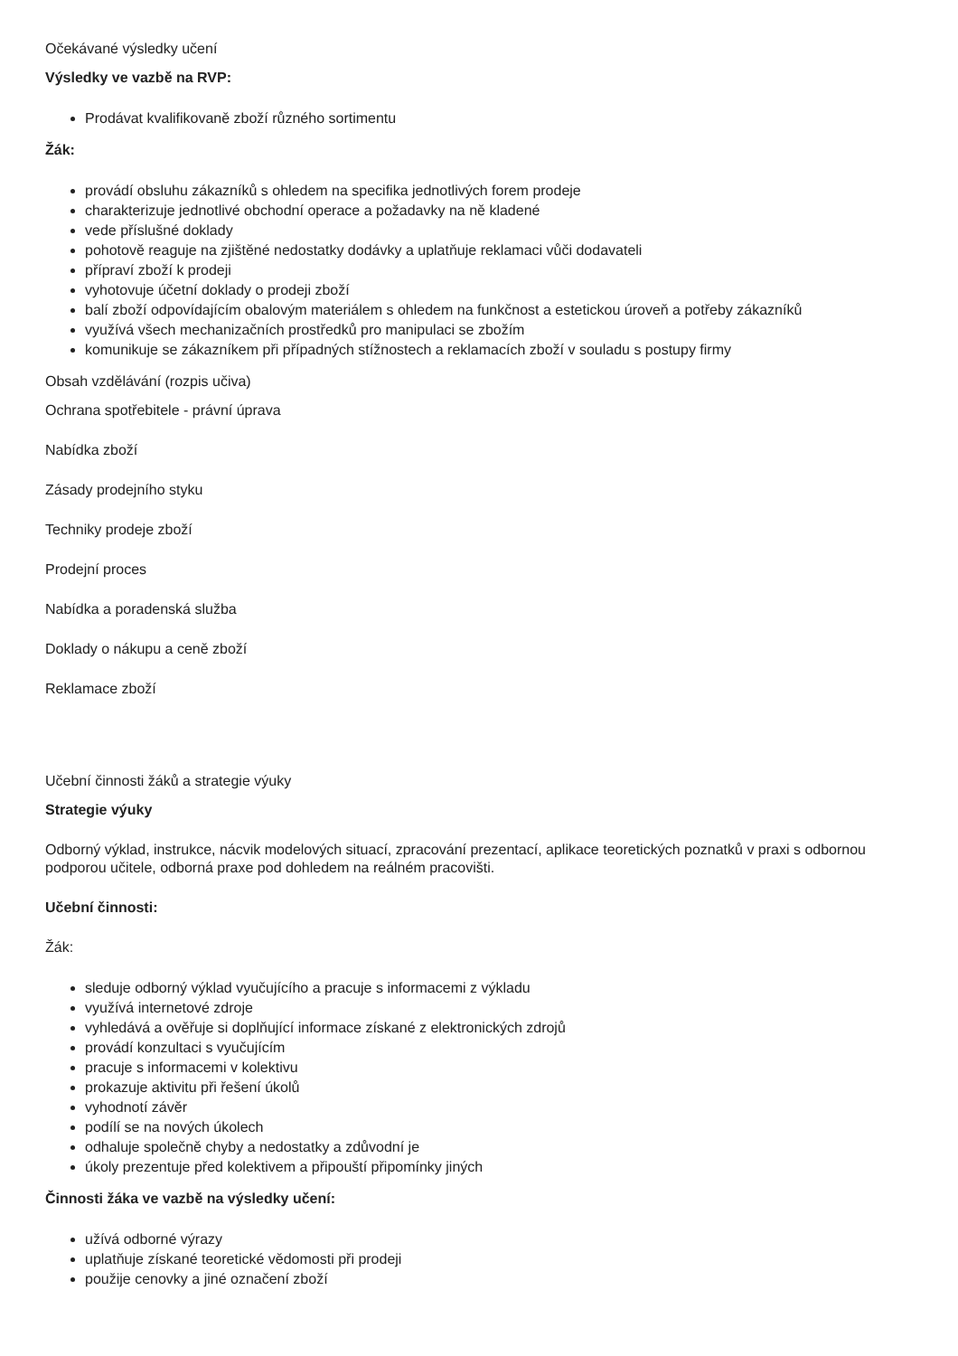Očekávané výsledky učení
Výsledky ve vazbě na RVP:
Prodávat kvalifikovaně zboží různého sortimentu
Žák:
provádí obsluhu zákazníků s ohledem na specifika jednotlivých forem prodeje
charakterizuje jednotlivé obchodní operace a požadavky na ně kladené
vede příslušné doklady
pohotově reaguje na zjištěné nedostatky dodávky a uplatňuje reklamaci vůči dodavateli
přípraví zboží k prodeji
vyhotovuje účetní doklady o prodeji zboží
balí zboží odpovídajícím obalovým materiálem s ohledem na funkčnost a estetickou úroveň a potřeby zákazníků
využívá všech mechanizačních prostředků pro manipulaci se zbožím
komunikuje se zákazníkem při případných stížnostech a reklamacích zboží v souladu s postupy firmy
Obsah vzdělávání (rozpis učiva)
Ochrana spotřebitele - právní úprava
Nabídka zboží
Zásady prodejního styku
Techniky prodeje zboží
Prodejní proces
Nabídka a poradenská služba
Doklady o nákupu a ceně zboží
Reklamace zboží
Učební činnosti žáků a strategie výuky
Strategie výuky
Odborný výklad, instrukce, nácvik modelových situací, zpracování prezentací, aplikace teoretických poznatků v praxi s odbornou podporou učitele, odborná praxe pod dohledem na reálném pracovišti.
Učební činnosti:
Žák:
sleduje odborný výklad vyučujícího a pracuje s informacemi z výkladu
využívá internetové zdroje
vyhledává a ověřuje si doplňující informace získané z elektronických zdrojů
provádí konzultaci s vyučujícím
pracuje s informacemi v kolektivu
prokazuje aktivitu při řešení úkolů
vyhodnotí závěr
podílí se na nových úkolech
odhaluje společně chyby a nedostatky a zdůvodní je
úkoly prezentuje před kolektivem a připouští připomínky jiných
Činnosti žáka ve vazbě na výsledky učení:
užívá odborné výrazy
uplatňuje získané teoretické vědomosti při prodeji
použije cenovky a jiné označení zboží